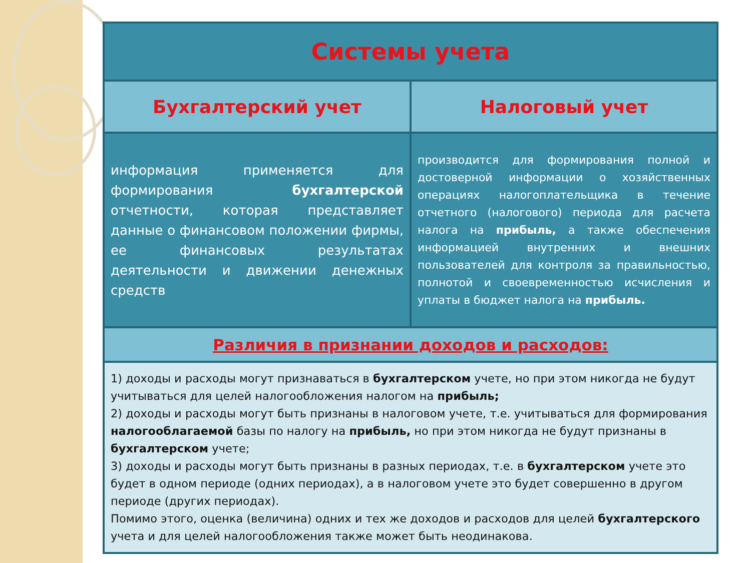| Системы учета | |
| --- | --- |
| Бухгалтерский учет | Налоговый учет |
| информация применяется для формирования бухгалтерской отчетности, которая представляет данные о финансовом положении фирмы, ее финансовых результатах деятельности и движении денежных средств | производится для формирования полной и достоверной информации о хозяйственных операциях налогоплательщика в течение отчетного (налогового) периода для расчета налога на прибыль, а также обеспечения информацией внутренних и внешних пользователей для контроля за правильностью, полнотой и своевременностью исчисления и уплаты в бюджет налога на прибыль. |
| Различия в признании доходов и расходов: | |
| 1) доходы и расходы могут признаваться в бухгалтерском учете, но при этом никогда не будут учитываться для целей налогообложения налогом на прибыль; 2) доходы и расходы могут быть признаны в налоговом учете, т.е. учитываться для формирования налогооблагаемой базы по налогу на прибыль, но при этом никогда не будут признаны в бухгалтерском учете; 3) доходы и расходы могут быть признаны в разных периодах, т.е. в бухгалтерском учете это будет в одном периоде (одних периодах), а в налоговом учете это будет совершенно в другом периоде (других периодах). Помимо этого, оценка (величина) одних и тех же доходов и расходов для целей бухгалтерского учета и для целей налогообложения также может быть неодинакова. | |